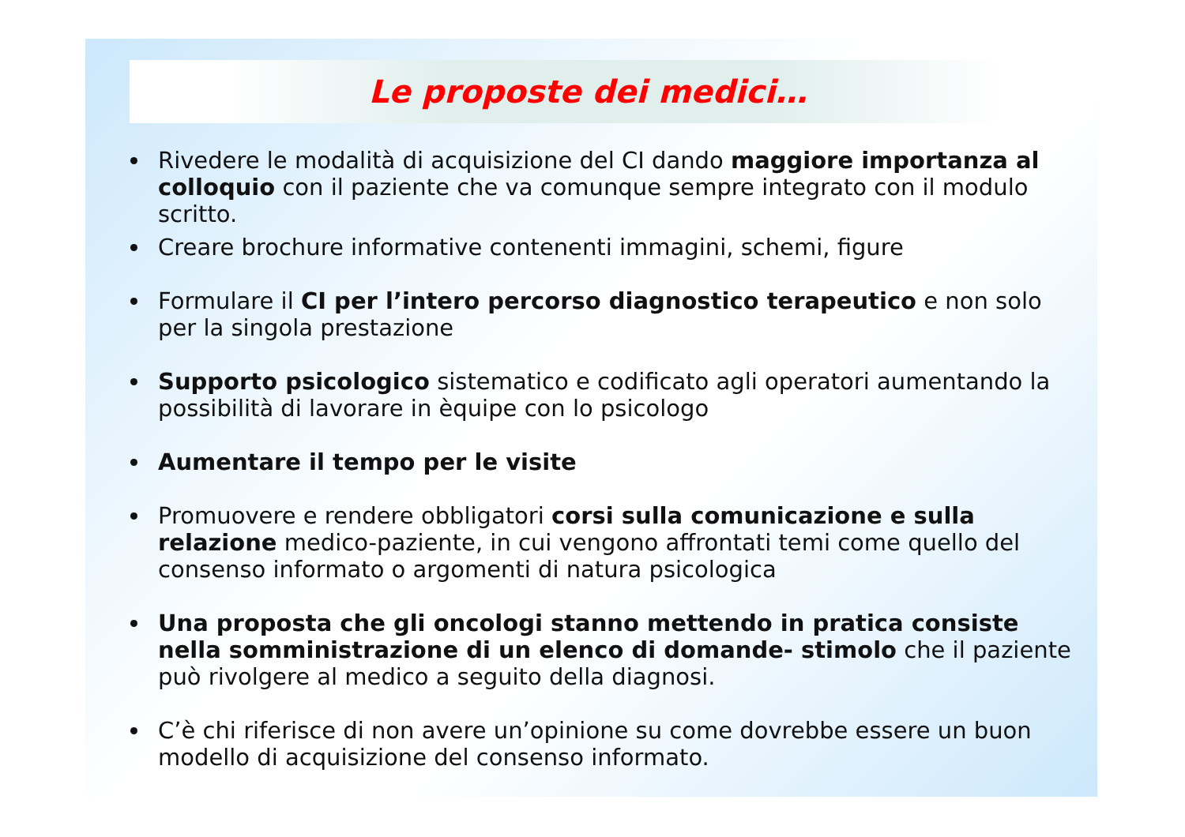Le proposte dei medici…
Rivedere le modalità di acquisizione del CI dando maggiore importanza al colloquio con il paziente che va comunque sempre integrato con il modulo scritto.
Creare brochure informative contenenti immagini, schemi, figure
Formulare il CI per l’intero percorso diagnostico terapeutico e non solo per la singola prestazione
Supporto psicologico sistematico e codificato agli operatori aumentando la possibilità di lavorare in èquipe con lo psicologo
Aumentare il tempo per le visite
Promuovere e rendere obbligatori corsi sulla comunicazione e sulla relazione medico-paziente, in cui vengono affrontati temi come quello del consenso informato o argomenti di natura psicologica
Una proposta che gli oncologi stanno mettendo in pratica consiste nella somministrazione di un elenco di domande- stimolo che il paziente può rivolgere al medico a seguito della diagnosi.
C’è chi riferisce di non avere un’opinione su come dovrebbe essere un buon modello di acquisizione del consenso informato.